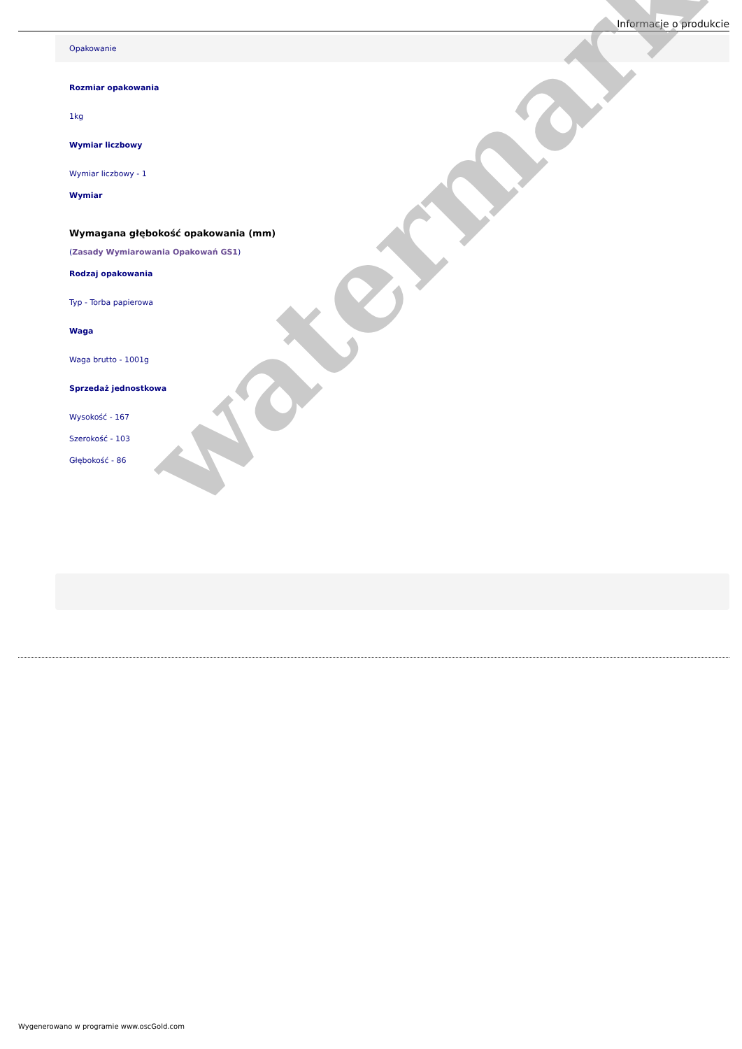Informacje o produkcie
Opakowanie
Rozmiar opakowania
1kg
Wymiar liczbowy
Wymiar liczbowy - 1
Wymiar
Wymagana głębokość opakowania (mm)
(Zasady Wymiarowania Opakowań GS1)
Rodzaj opakowania
Typ - Torba papierowa
Waga
Waga brutto - 1001g
Sprzedaż jednostkowa
Wysokość - 167
Szerokość - 103
Głębokość - 86
watermark
Wygenerowano w programie www.oscGold.com